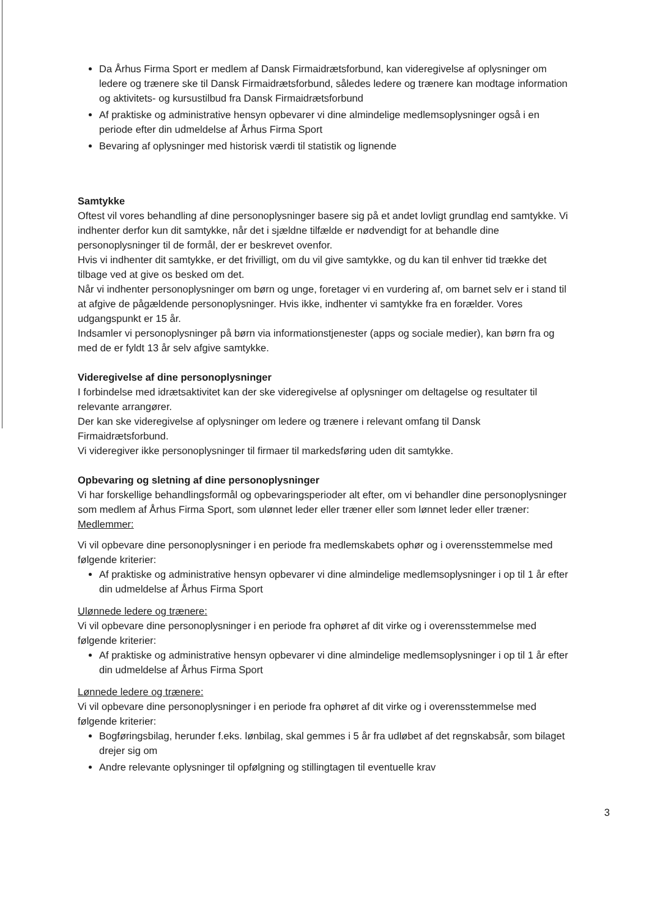Da Århus Firma Sport er medlem af Dansk Firmaidrætsforbund, kan videregivelse af oplysninger om ledere og trænere ske til Dansk Firmaidrætsforbund, således ledere og trænere kan modtage information og aktivitets- og kursustilbud fra Dansk Firmaidrætsforbund
Af praktiske og administrative hensyn opbevarer vi dine almindelige medlemsoplysninger også i en periode efter din udmeldelse af Århus Firma Sport
Bevaring af oplysninger med historisk værdi til statistik og lignende
Samtykke
Oftest vil vores behandling af dine personoplysninger basere sig på et andet lovligt grundlag end samtykke. Vi indhenter derfor kun dit samtykke, når det i sjældne tilfælde er nødvendigt for at behandle dine personoplysninger til de formål, der er beskrevet ovenfor.
Hvis vi indhenter dit samtykke, er det frivilligt, om du vil give samtykke, og du kan til enhver tid trække det tilbage ved at give os besked om det.
Når vi indhenter personoplysninger om børn og unge, foretager vi en vurdering af, om barnet selv er i stand til at afgive de pågældende personoplysninger. Hvis ikke, indhenter vi samtykke fra en forælder. Vores udgangspunkt er 15 år.
Indsamler vi personoplysninger på børn via informationstjenester (apps og sociale medier), kan børn fra og med de er fyldt 13 år selv afgive samtykke.
Videregivelse af dine personoplysninger
I forbindelse med idrætsaktivitet kan der ske videregivelse af oplysninger om deltagelse og resultater til relevante arrangører.
Der kan ske videregivelse af oplysninger om ledere og trænere i relevant omfang til Dansk Firmaidrætsforbund.
Vi videregiver ikke personoplysninger til firmaer til markedsføring uden dit samtykke.
Opbevaring og sletning af dine personoplysninger
Vi har forskellige behandlingsformål og opbevaringsperioder alt efter, om vi behandler dine personoplysninger som medlem af Århus Firma Sport, som ulønnet leder eller træner eller som lønnet leder eller træner:
Medlemmer:
Vi vil opbevare dine personoplysninger i en periode fra medlemskabets ophør og i overensstemmelse med følgende kriterier:
Af praktiske og administrative hensyn opbevarer vi dine almindelige medlemsoplysninger i op til 1 år efter din udmeldelse af Århus Firma Sport
Ulønnede ledere og trænere:
Vi vil opbevare dine personoplysninger i en periode fra ophøret af dit virke og i overensstemmelse med følgende kriterier:
Af praktiske og administrative hensyn opbevarer vi dine almindelige medlemsoplysninger i op til 1 år efter din udmeldelse af Århus Firma Sport
Lønnede ledere og trænere:
Vi vil opbevare dine personoplysninger i en periode fra ophøret af dit virke og i overensstemmelse med følgende kriterier:
Bogføringsbilag, herunder f.eks. lønbilag, skal gemmes i 5 år fra udløbet af det regnskabsår, som bilaget drejer sig om
Andre relevante oplysninger til opfølgning og stillingtagen til eventuelle krav
3